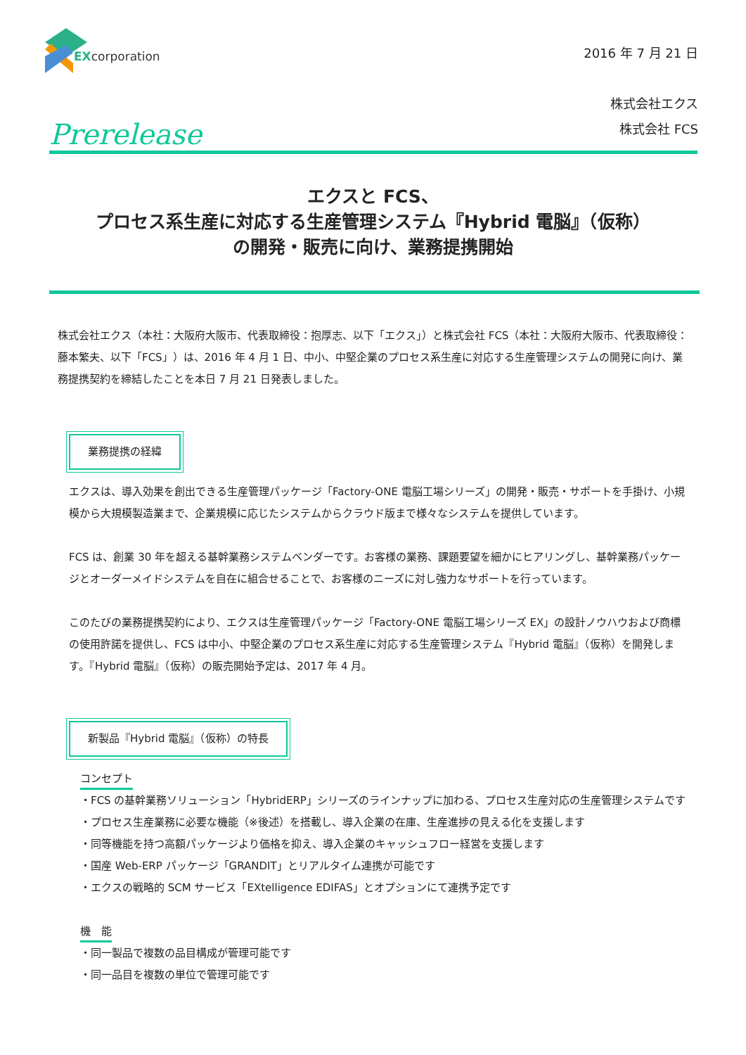EXcorporation
2016 年 7 月 21 日
株式会社エクス
株式会社 FCS
Prerelease
エクスと FCS、
プロセス系生産に対応する生産管理システム『Hybrid 電脳』（仮称）
の開発・販売に向け、業務提携開始
株式会社エクス（本社：大阪府大阪市、代表取締役：抱厚志、以下「エクス」）と株式会社 FCS（本社：大阪府大阪市、代表取締役：藤本繁夫、以下「FCS」）は、2016 年 4 月 1 日、中小、中堅企業のプロセス系生産に対応する生産管理システムの開発に向け、業務提携契約を締結したことを本日 7 月 21 日発表しました。
業務提携の経緯
エクスは、導入効果を創出できる生産管理パッケージ「Factory-ONE 電脳工場シリーズ」の開発・販売・サポートを手掛け、小規模から大規模製造業まで、企業規模に応じたシステムからクラウド版まで様々なシステムを提供しています。
FCS は、創業 30 年を超える基幹業務システムベンダーです。お客様の業務、課題要望を細かにヒアリングし、基幹業務パッケージとオーダーメイドシステムを自在に組合せることで、お客様のニーズに対し強力なサポートを行っています。
このたびの業務提携契約により、エクスは生産管理パッケージ「Factory-ONE 電脳工場シリーズ EX」の設計ノウハウおよび商標の使用許諾を提供し、FCS は中小、中堅企業のプロセス系生産に対応する生産管理システム『Hybrid 電脳』（仮称）を開発します。『Hybrid 電脳』（仮称）の販売開始予定は、2017 年 4 月。
新製品『Hybrid 電脳』（仮称）の特長
コンセプト
・FCS の基幹業務ソリューション「HybridERP」シリーズのラインナップに加わる、プロセス生産対応の生産管理システムです
・プロセス生産業務に必要な機能（※後述）を搭載し、導入企業の在庫、生産進捗の見える化を支援します
・同等機能を持つ高額パッケージより価格を抑え、導入企業のキャッシュフロー経営を支援します
・国産 Web-ERP パッケージ「GRANDIT」とリアルタイム連携が可能です
・エクスの戦略的 SCM サービス「EXtelligence EDIFAS」とオプションにて連携予定です
機　能
・同一製品で複数の品目構成が管理可能です
・同一品目を複数の単位で管理可能です